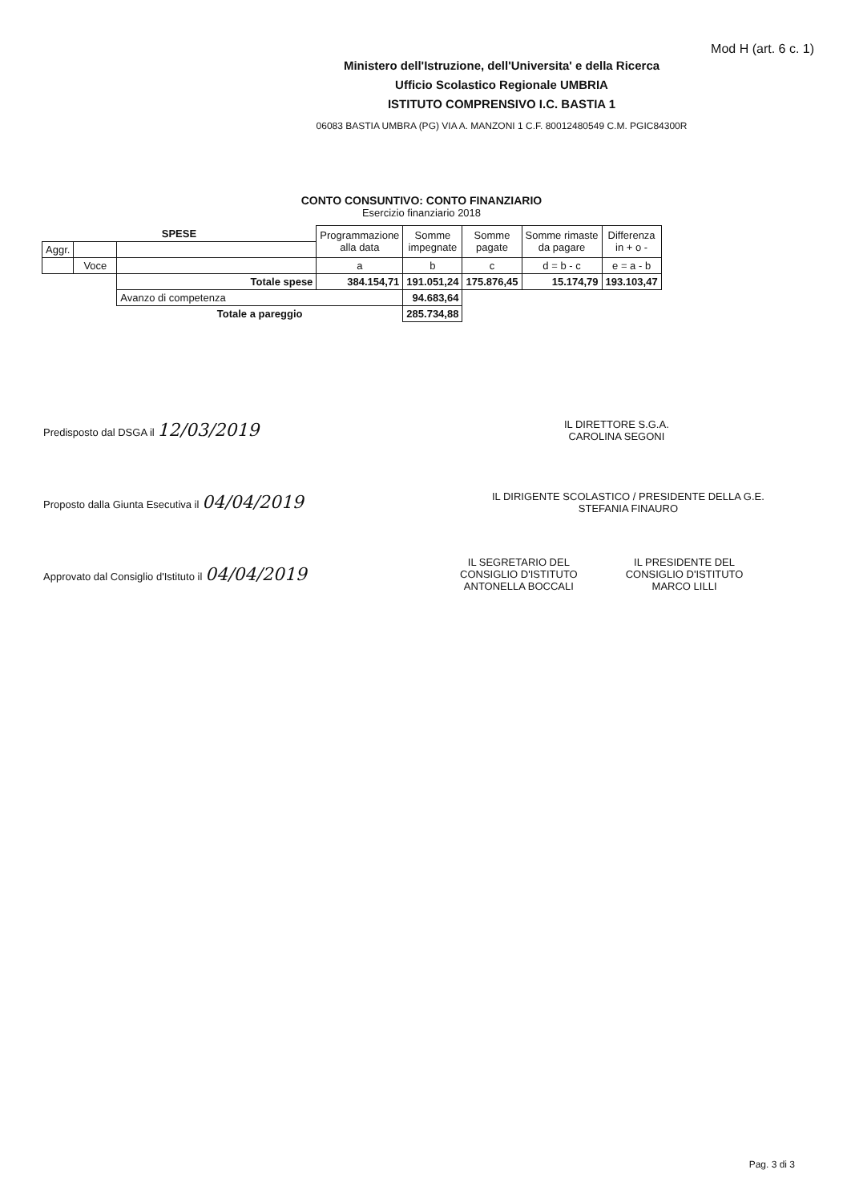Mod H (art. 6 c. 1)
Ministero dell'Istruzione, dell'Universita' e della Ricerca
Ufficio Scolastico Regionale UMBRIA
ISTITUTO COMPRENSIVO I.C. BASTIA 1
06083 BASTIA UMBRA (PG) VIA A. MANZONI 1 C.F. 80012480549 C.M. PGIC84300R
CONTO CONSUNTIVO: CONTO FINANZIARIO
Esercizio finanziario 2018
| SPESE | | | Programmazione alla data | Somme impegnate | Somme pagate | Somme rimaste da pagare | Differenza in + o - |
| Aggr. | | | | | | | |
| | Voce | | a | b | c | d = b - c | e = a - b |
| | | Totale spese | 384.154,71 | 191.051,24 | 175.876,45 | 15.174,79 | 193.103,47 |
| | | Avanzo di competenza | | 94.683,64 | | | |
| | | Totale a pareggio | | 285.734,88 | | | |
Predisposto dal DSGA il 12/03/2019
IL DIRETTORE S.G.A.
CAROLINA SEGONI
Proposto dalla Giunta Esecutiva il 04/04/2019
IL DIRIGENTE SCOLASTICO / PRESIDENTE DELLA G.E.
STEFANIA FINAURO
Approvato dal Consiglio d'Istituto il 04/04/2019
IL SEGRETARIO DEL
CONSIGLIO D'ISTITUTO
ANTONELLA BOCCALI
IL PRESIDENTE DEL
CONSIGLIO D'ISTITUTO
MARCO LILLI
Pag. 3 di 3